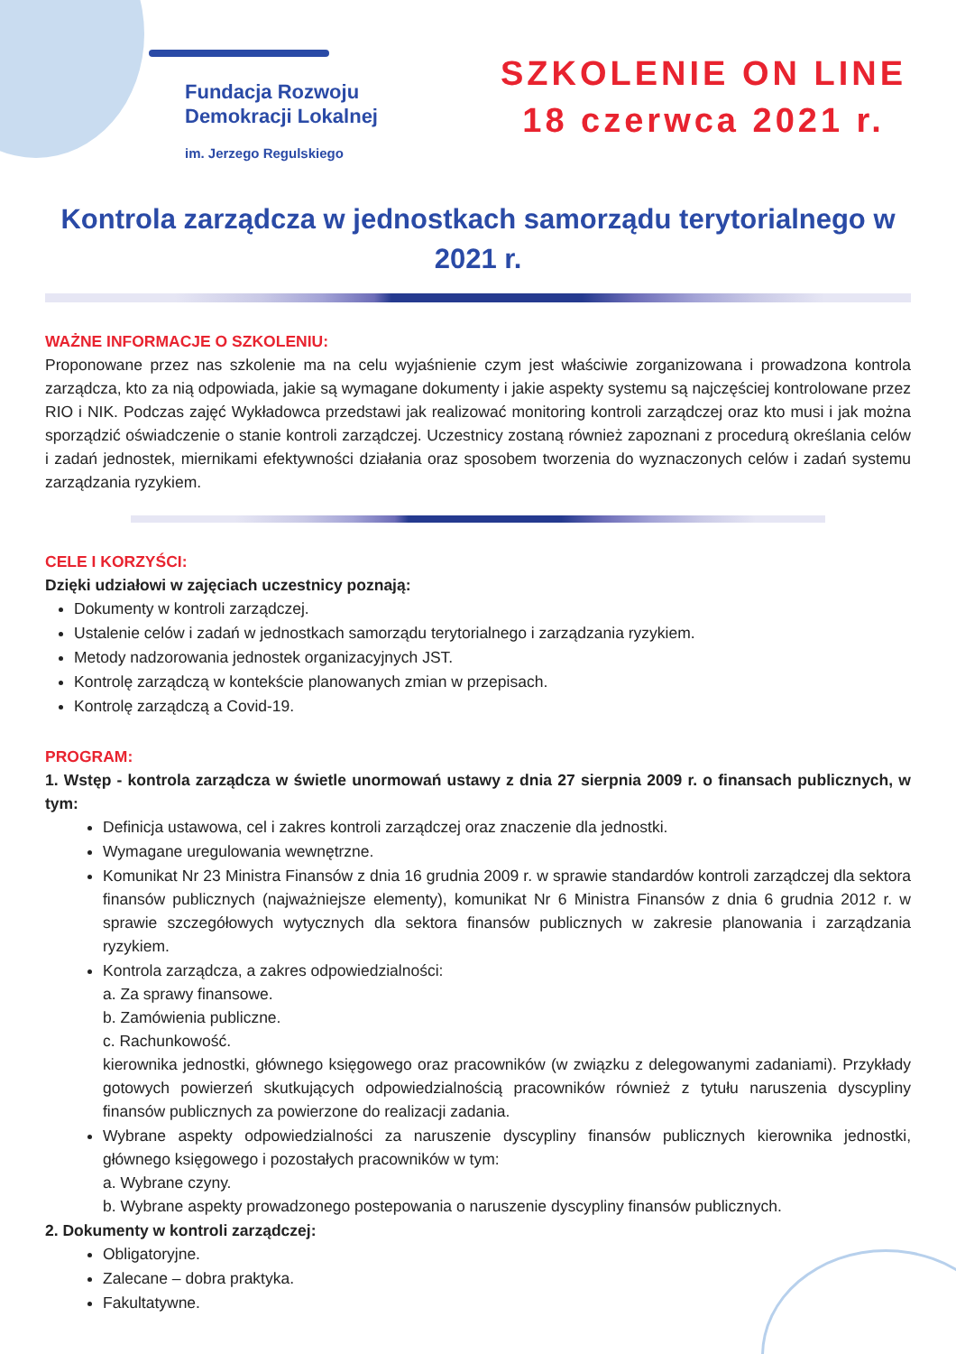Fundacja Rozwoju
Demokracji Lokalnej
im. Jerzego Regulskiego
SZKOLENIE ON LINE
18 czerwca 2021 r.
Kontrola zarządcza w jednostkach samorządu terytorialnego w 2021 r.
WAŻNE INFORMACJE O SZKOLENIU:
Proponowane przez nas szkolenie ma na celu wyjaśnienie czym jest właściwie zorganizowana i prowadzona kontrola zarządcza, kto za nią odpowiada, jakie są wymagane dokumenty i jakie aspekty systemu są najczęściej kontrolowane przez RIO i NIK. Podczas zajęć Wykładowca przedstawi jak realizować monitoring kontroli zarządczej oraz kto musi i jak można sporządzić oświadczenie o stanie kontroli zarządczej. Uczestnicy zostaną również zapoznani z procedurą określania celów i zadań jednostek, miernikami efektywności działania oraz sposobem tworzenia do wyznaczonych celów i zadań systemu zarządzania ryzykiem.
CELE I KORZYŚCI:
Dzięki udziałowi w zajęciach uczestnicy poznają:
Dokumenty w kontroli zarządczej.
Ustalenie celów i zadań w jednostkach samorządu terytorialnego i zarządzania ryzykiem.
Metody nadzorowania jednostek organizacyjnych JST.
Kontrolę zarządczą w kontekście planowanych zmian w przepisach.
Kontrolę zarządczą a Covid-19.
PROGRAM:
1. Wstęp - kontrola zarządcza w świetle unormowań ustawy z dnia 27 sierpnia 2009 r. o finansach publicznych, w tym:
Definicja ustawowa, cel i zakres kontroli zarządczej oraz znaczenie dla jednostki.
Wymagane uregulowania wewnętrzne.
Komunikat Nr 23 Ministra Finansów z dnia 16 grudnia 2009 r. w sprawie standardów kontroli zarządczej dla sektora finansów publicznych (najważniejsze elementy), komunikat Nr 6 Ministra Finansów z dnia 6 grudnia 2012 r. w sprawie szczegółowych wytycznych dla sektora finansów publicznych w zakresie planowania i zarządzania ryzykiem.
Kontrola zarządcza, a zakres odpowiedzialności:
a. Za sprawy finansowe.
b. Zamówienia publiczne.
c. Rachunkowość.
kierownika jednostki, głównego księgowego oraz pracowników (w związku z delegowanymi zadaniami). Przykłady gotowych powierzeń skutkujących odpowiedzialnością pracowników również z tytułu naruszenia dyscypliny finansów publicznych za powierzone do realizacji zadania.
Wybrane aspekty odpowiedzialności za naruszenie dyscypliny finansów publicznych kierownika jednostki, głównego księgowego i pozostałych pracowników w tym:
a. Wybrane czyny.
b. Wybrane aspekty prowadzonego postepowania o naruszenie dyscypliny finansów publicznych.
2. Dokumenty w kontroli zarządczej:
Obligatoryjne.
Zalecane – dobra praktyka.
Fakultatywne.